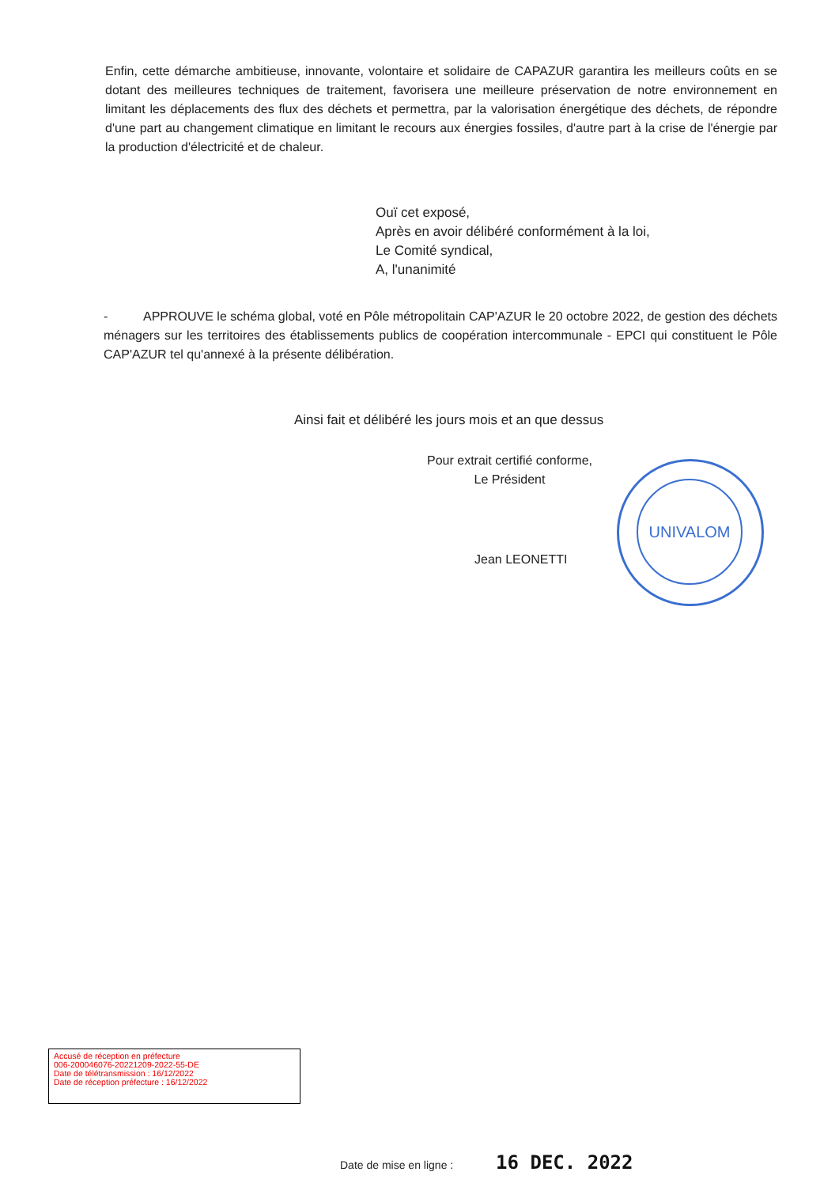Enfin, cette démarche ambitieuse, innovante, volontaire et solidaire de CAPAZUR garantira les meilleurs coûts en se dotant des meilleures techniques de traitement, favorisera une meilleure préservation de notre environnement en limitant les déplacements des flux des déchets et permettra, par la valorisation énergétique des déchets, de répondre d'une part au changement climatique en limitant le recours aux énergies fossiles, d'autre part à la crise de l'énergie par la production d'électricité et de chaleur.
Ouï cet exposé,
Après en avoir délibéré conformément à la loi,
Le Comité syndical,
A, l'unanimité
- APPROUVE le schéma global, voté en Pôle métropolitain CAP'AZUR le 20 octobre 2022, de gestion des déchets ménagers sur les territoires des établissements publics de coopération intercommunale - EPCI qui constituent le Pôle CAP'AZUR tel qu'annexé à la présente délibération.
Ainsi fait et délibéré les jours mois et an que dessus
Pour extrait certifié conforme,
Le Président
Jean LEONETTI
UNIVALOM
Accusé de réception en préfecture
006-200046076-20221209-2022-55-DE
Date de télétransmission : 16/12/2022
Date de réception préfecture : 16/12/2022
Date de mise en ligne : 16 DEC. 2022